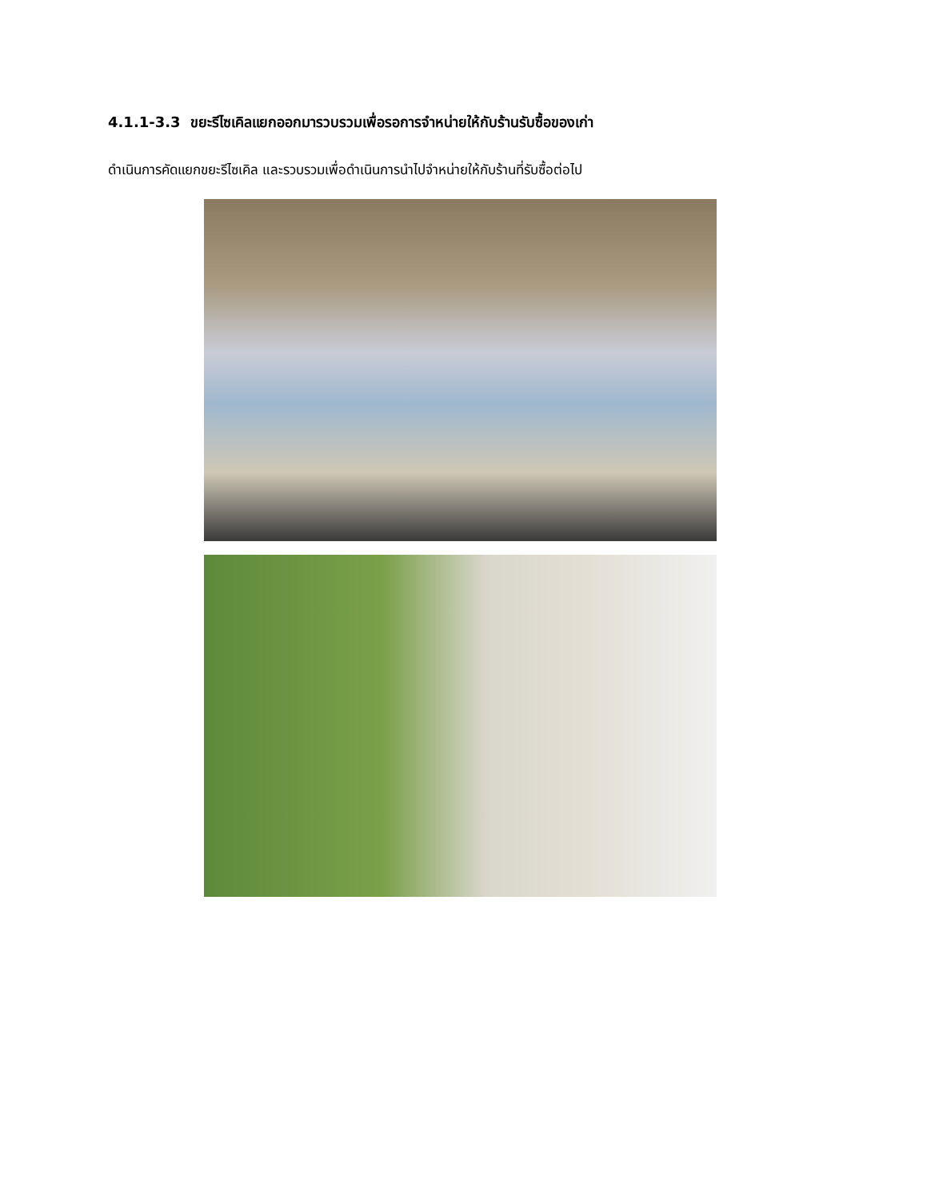4.1.1-3.3 ขยะรีไซเคิลแยกออกมารวบรวมเพื่อรอการจำหน่ายให้กับร้านรับซื้อของเก่า
ดำเนินการคัดแยกขยะรีไซเคิล และรวบรวมเพื่อดำเนินการนำไปจำหน่ายให้กับร้านที่รับซื้อต่อไป